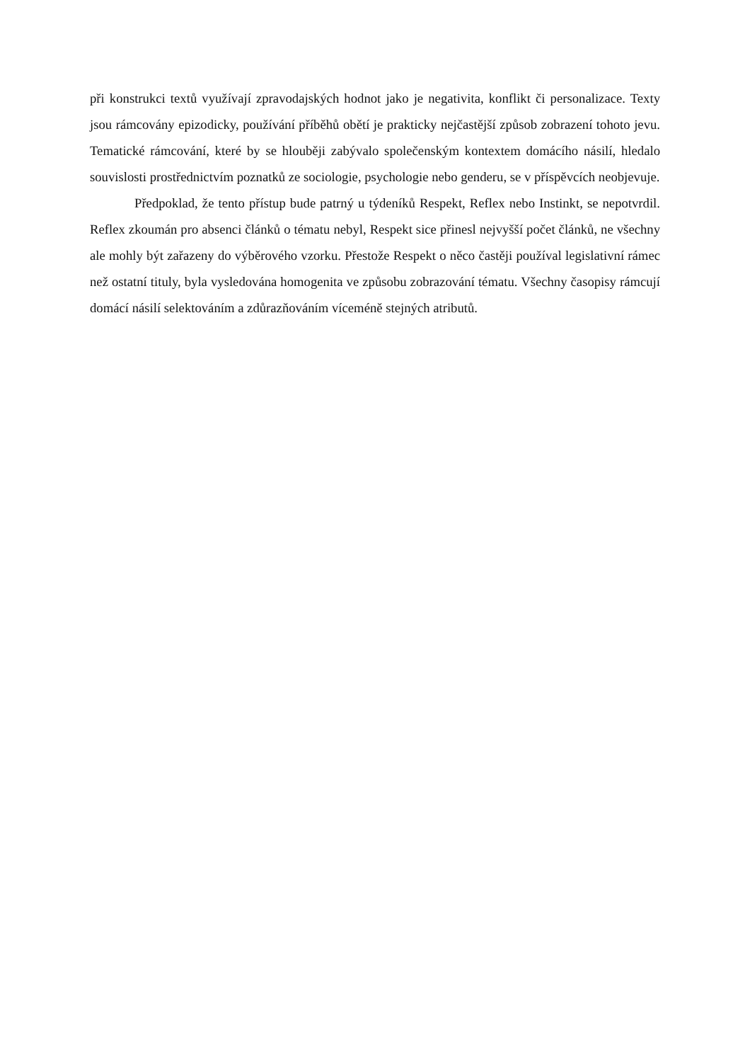při konstrukci textů využívají zpravodajských hodnot jako je negativita, konflikt či personalizace. Texty jsou rámcovány epizodicky, používání příběhů obětí je prakticky nejčastější způsob zobrazení tohoto jevu. Tematické rámcování, které by se hlouběji zabývalo společenským kontextem domácího násilí, hledalo souvislosti prostřednictvím poznatků ze sociologie, psychologie nebo genderu, se v příspěvcích neobjevuje.
Předpoklad, že tento přístup bude patrný u týdeníků Respekt, Reflex nebo Instinkt, se nepotvrdil. Reflex zkoumán pro absenci článků o tématu nebyl, Respekt sice přinesl nejvyšší počet článků, ne všechny ale mohly být zařazeny do výběrového vzorku. Přestože Respekt o něco častěji používal legislativní rámec než ostatní tituly, byla vysledována homogenita ve způsobu zobrazování tématu. Všechny časopisy rámcují domácí násilí selektováním a zdůrazňováním víceméně stejných atributů.